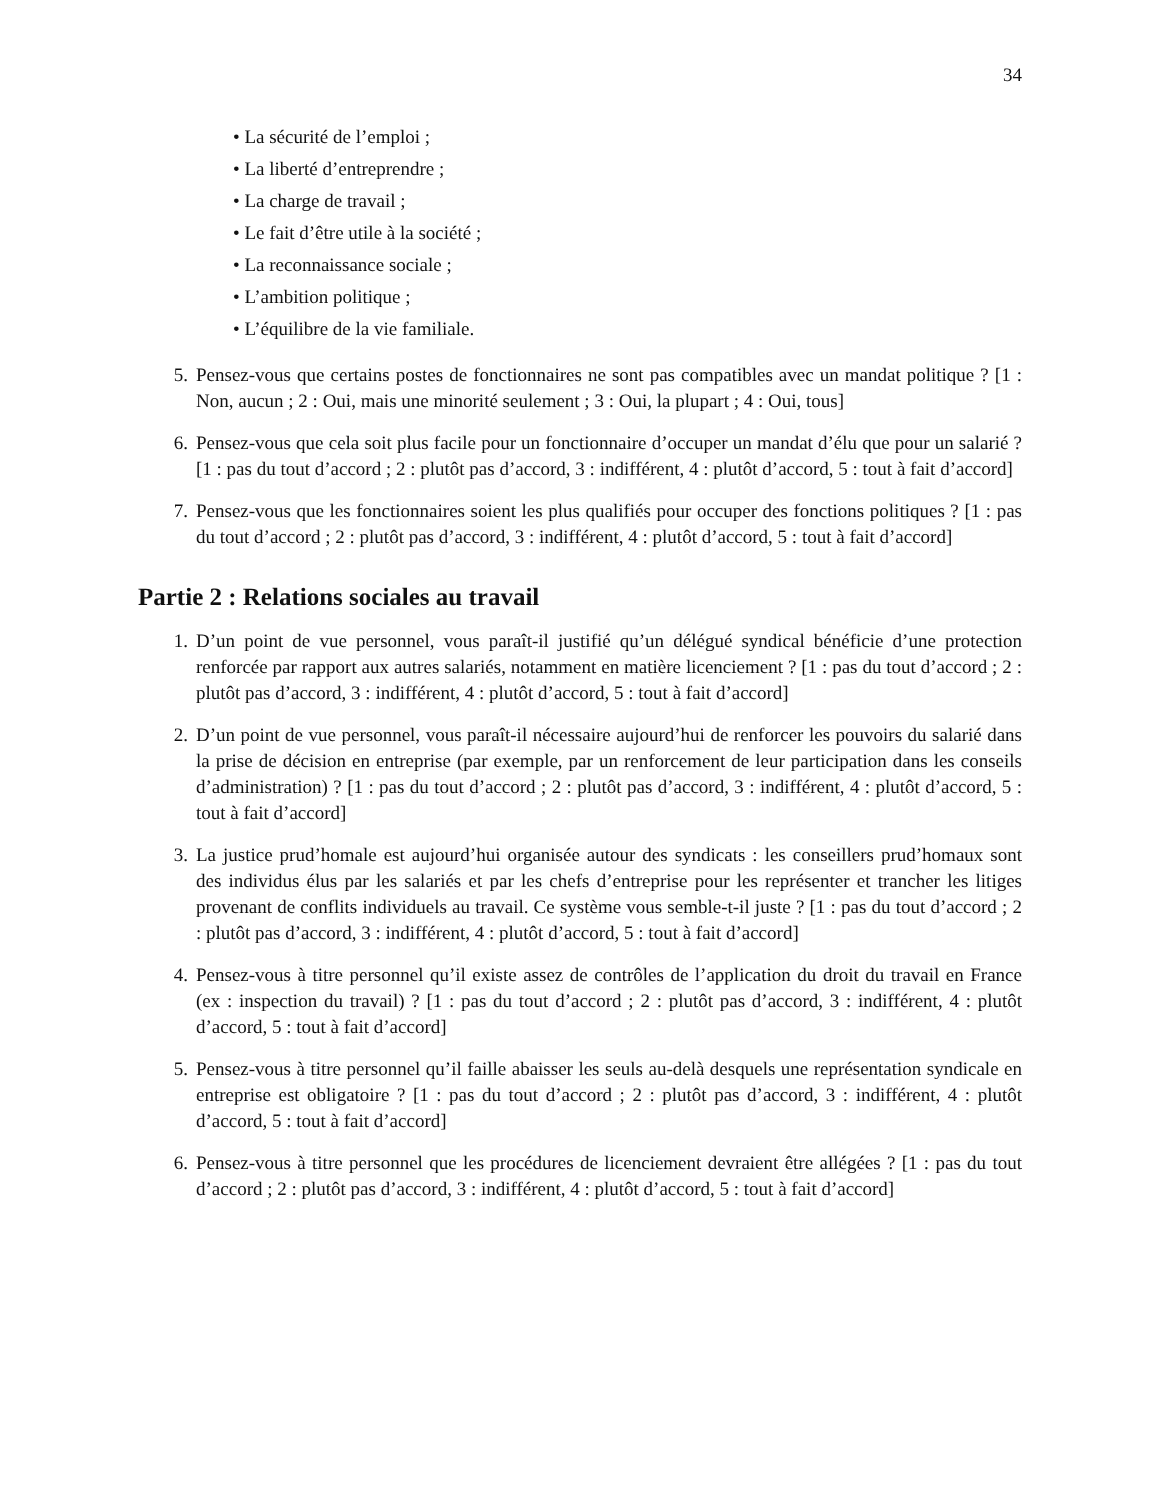34
• La sécurité de l’emploi ;
• La liberté d’entreprendre ;
• La charge de travail ;
• Le fait d’être utile à la société ;
• La reconnaissance sociale ;
• L’ambition politique ;
• L’équilibre de la vie familiale.
5. Pensez-vous que certains postes de fonctionnaires ne sont pas compatibles avec un mandat politique ? [1 : Non, aucun ; 2 : Oui, mais une minorité seulement ; 3 : Oui, la plupart ; 4 : Oui, tous]
6. Pensez-vous que cela soit plus facile pour un fonctionnaire d’occuper un mandat d’élu que pour un salarié ? [1 : pas du tout d’accord ; 2 : plutôt pas d’accord, 3 : indifférent, 4 : plutôt d’accord, 5 : tout à fait d’accord]
7. Pensez-vous que les fonctionnaires soient les plus qualifiés pour occuper des fonctions politiques ? [1 : pas du tout d’accord ; 2 : plutôt pas d’accord, 3 : indifférent, 4 : plutôt d’accord, 5 : tout à fait d’accord]
Partie 2 : Relations sociales au travail
1. D’un point de vue personnel, vous paraît-il justifié qu’un délégué syndical bénéficie d’une protection renforcée par rapport aux autres salariés, notamment en matière licenciement ? [1 : pas du tout d’accord ; 2 : plutôt pas d’accord, 3 : indifférent, 4 : plutôt d’accord, 5 : tout à fait d’accord]
2. D’un point de vue personnel, vous paraît-il nécessaire aujourd’hui de renforcer les pouvoirs du salarié dans la prise de décision en entreprise (par exemple, par un renforcement de leur participation dans les conseils d’administration) ? [1 : pas du tout d’accord ; 2 : plutôt pas d’accord, 3 : indifférent, 4 : plutôt d’accord, 5 : tout à fait d’accord]
3. La justice prud’homale est aujourd’hui organisée autour des syndicats : les conseillers prud’homaux sont des individus élus par les salariés et par les chefs d’entreprise pour les représenter et trancher les litiges provenant de conflits individuels au travail. Ce système vous semble-t-il juste ? [1 : pas du tout d’accord ; 2 : plutôt pas d’accord, 3 : indifférent, 4 : plutôt d’accord, 5 : tout à fait d’accord]
4. Pensez-vous à titre personnel qu’il existe assez de contrôles de l’application du droit du travail en France (ex : inspection du travail) ? [1 : pas du tout d’accord ; 2 : plutôt pas d’accord, 3 : indifférent, 4 : plutôt d’accord, 5 : tout à fait d’accord]
5. Pensez-vous à titre personnel qu’il faille abaisser les seuls au-delà desquels une représentation syndicale en entreprise est obligatoire ? [1 : pas du tout d’accord ; 2 : plutôt pas d’accord, 3 : indifférent, 4 : plutôt d’accord, 5 : tout à fait d’accord]
6. Pensez-vous à titre personnel que les procédures de licenciement devraient être allégées ? [1 : pas du tout d’accord ; 2 : plutôt pas d’accord, 3 : indifférent, 4 : plutôt d’accord, 5 : tout à fait d’accord]